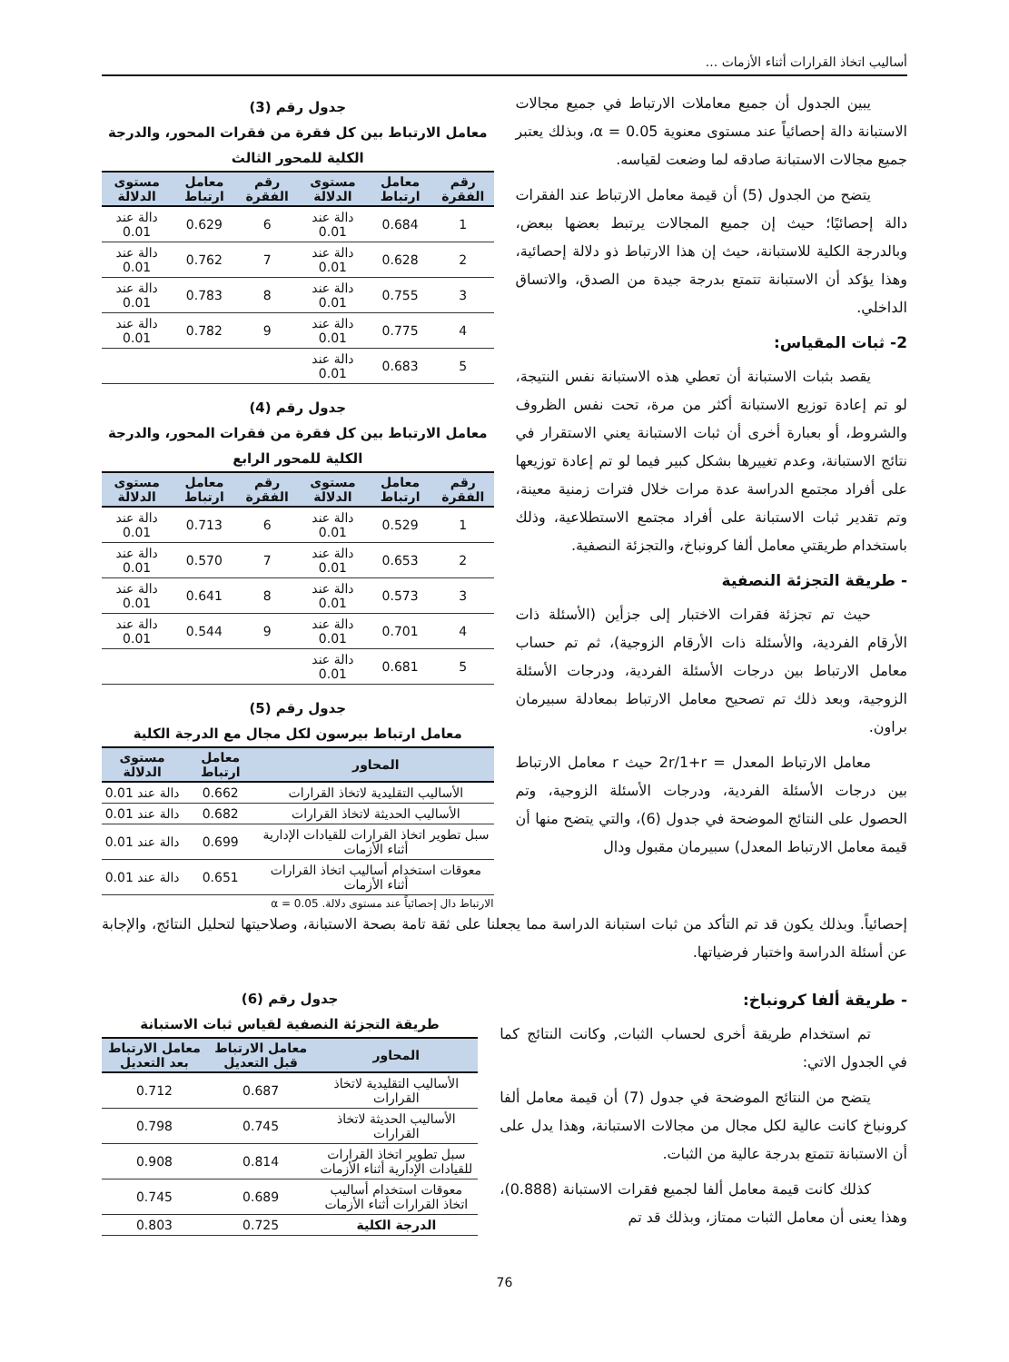أساليب اتخاذ القرارات أثناء الأزمات ...
يبين الجدول أن جميع معاملات الارتباط في جميع مجالات الاستبانة دالة إحصائياً عند مستوى معنوية α = 0.05، وبذلك يعتبر جميع مجالات الاستبانة صادقه لما وضعت لقياسه.
يتضح من الجدول (5) أن قيمة معامل الارتباط عند الفقرات دالة إحصائيًا؛ حيث إن جميع المجالات يرتبط بعضها ببعض، وبالدرجة الكلية للاستبانة، حيث إن هذا الارتباط ذو دلالة إحصائية، وهذا يؤكد أن الاستبانة تتمتع بدرجة جيدة من الصدق، والاتساق الداخلي.
2- ثبات المقياس:
يقصد بثبات الاستبانة أن تعطي هذه الاستبانة نفس النتيجة، لو تم إعادة توزيع الاستبانة أكثر من مرة، تحت نفس الظروف والشروط، أو بعبارة أخرى أن ثبات الاستبانة يعني الاستقرار في نتائج الاستبانة، وعدم تغييرها بشكل كبير فيما لو تم إعادة توزيعها على أفراد مجتمع الدراسة عدة مرات خلال فترات زمنية معينة، وتم تقدير ثبات الاستبانة على أفراد مجتمع الاستطلاعية، وذلك باستخدام طريقتي معامل ألفا كرونباخ، والتجزئة النصفية.
- طريقة التجزئة النصفية
حيث تم تجزئة فقرات الاختبار إلى جزأين (الأسئلة ذات الأرقام الفردية، والأسئلة ذات الأرقام الزوجية)، ثم تم حساب معامل الارتباط بين درجات الأسئلة الفردية، ودرجات الأسئلة الزوجية، وبعد ذلك تم تصحيح معامل الارتباط بمعادلة سبيرمان براون.
معامل الارتباط المعدل = 2r/1+r حيث r معامل الارتباط بين درجات الأسئلة الفردية، ودرجات الأسئلة الزوجية، وتم الحصول على النتائج الموضحة في جدول (6)، والتي يتضح منها أن قيمة معامل الارتباط المعدل) سبيرمان مقبول ودال
جدول رقم (3)
معامل الارتباط بين كل فقرة من فقرات المحور، والدرجة الكلية للمحور الثالث
| رقم الفقرة | معامل ارتباط | مستوى الدلالة | رقم الفقرة | معامل ارتباط | مستوى الدلالة |
| --- | --- | --- | --- | --- | --- |
| 1 | 0.684 | دالة عند 0.01 | 6 | 0.629 | دالة عند 0.01 |
| 2 | 0.628 | دالة عند 0.01 | 7 | 0.762 | دالة عند 0.01 |
| 3 | 0.755 | دالة عند 0.01 | 8 | 0.783 | دالة عند 0.01 |
| 4 | 0.775 | دالة عند 0.01 | 9 | 0.782 | دالة عند 0.01 |
| 5 | 0.683 | دالة عند 0.01 | | | |
جدول رقم (4)
معامل الارتباط بين كل فقرة من فقرات المحور، والدرجة الكلية للمحور الرابع
| رقم الفقرة | معامل ارتباط | مستوى الدلالة | رقم الفقرة | معامل ارتباط | مستوى الدلالة |
| --- | --- | --- | --- | --- | --- |
| 1 | 0.529 | دالة عند 0.01 | 6 | 0.713 | دالة عند 0.01 |
| 2 | 0.653 | دالة عند 0.01 | 7 | 0.570 | دالة عند 0.01 |
| 3 | 0.573 | دالة عند 0.01 | 8 | 0.641 | دالة عند 0.01 |
| 4 | 0.701 | دالة عند 0.01 | 9 | 0.544 | دالة عند 0.01 |
| 5 | 0.681 | دالة عند 0.01 | | | |
جدول رقم (5)
معامل ارتباط بيرسون لكل مجال مع الدرجة الكلية
| المحاور | معامل ارتباط | مستوى الدلالة |
| --- | --- | --- |
| الأساليب التقليدية لاتخاذ القرارات | 0.662 | دالة عند 0.01 |
| الأساليب الحديثة لاتخاذ القرارات | 0.682 | دالة عند 0.01 |
| سبل تطوير اتخاذ القرارات للقيادات الإدارية أثناء الأزمات | 0.699 | دالة عند 0.01 |
| معوقات استخدام أساليب اتخاذ القرارات أثناء الأزمات | 0.651 | دالة عند 0.01 |
الارتباط دال إحصائياً عند مستوى دلالة. α = 0.05
إحصائياً. وبذلك يكون قد تم التأكد من ثبات استبانة الدراسة مما يجعلنا على ثقة تامة بصحة الاستبانة، وصلاحيتها لتحليل النتائج، والإجابة عن أسئلة الدراسة واختبار فرضياتها.
- طريقة ألفا كرونباخ:
تم استخدام طريقة أخرى لحساب الثبات, وكانت النتائج كما في الجدول الاتي:
يتضح من النتائج الموضحة في جدول (7) أن قيمة معامل ألفا كرونباخ كانت عالية لكل مجال من مجالات الاستبانة، وهذا يدل على أن الاستبانة تتمتع بدرجة عالية من الثبات.
كذلك كانت قيمة معامل ألفا لجميع فقرات الاستبانة (0.888)، وهذا يعنى أن معامل الثبات ممتاز، وبذلك قد تم
جدول رقم (6)
طريقة التجزئة النصفية لقياس ثبات الاستبانة
| المحاور | معامل الارتباط قبل التعديل | معامل الارتباط بعد التعديل |
| --- | --- | --- |
| الأساليب التقليدية لاتخاذ القرارات | 0.687 | 0.712 |
| الأساليب الحديثة لاتخاذ القرارات | 0.745 | 0.798 |
| سبل تطوير اتخاذ القرارات للقيادات الإدارية أثناء الأزمات | 0.814 | 0.908 |
| معوقات استخدام أساليب اتخاذ القرارات أثناء الأزمات | 0.689 | 0.745 |
| الدرجة الكلية | 0.725 | 0.803 |
76